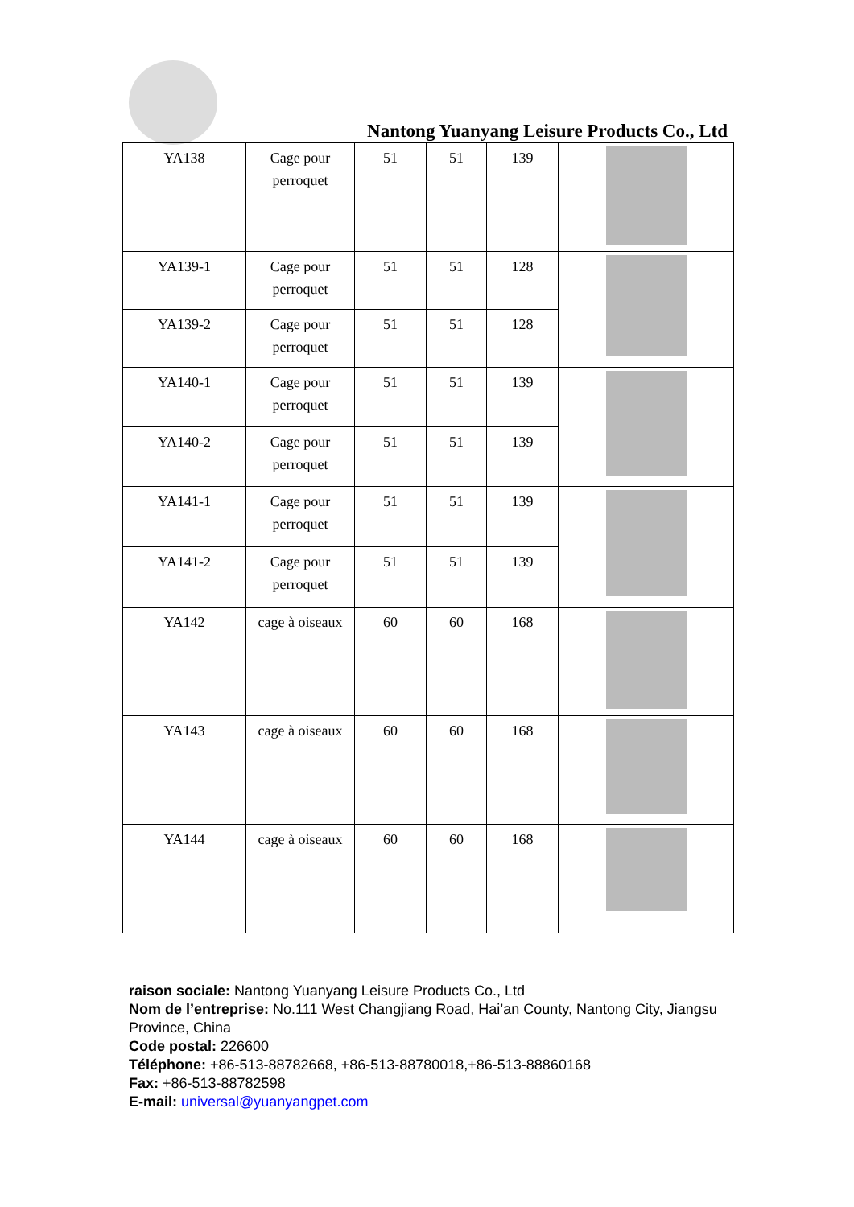Nantong Yuanyang Leisure Products Co., Ltd
| YA138 | Cage pour perroquet | 51 | 51 | 139 | |
| YA139-1 | Cage pour perroquet | 51 | 51 | 128 | |
| YA139-2 | Cage pour perroquet | 51 | 51 | 128 | |
| YA140-1 | Cage pour perroquet | 51 | 51 | 139 | |
| YA140-2 | Cage pour perroquet | 51 | 51 | 139 | |
| YA141-1 | Cage pour perroquet | 51 | 51 | 139 | |
| YA141-2 | Cage pour perroquet | 51 | 51 | 139 | |
| YA142 | cage à oiseaux | 60 | 60 | 168 | |
| YA143 | cage à oiseaux | 60 | 60 | 168 | |
| YA144 | cage à oiseaux | 60 | 60 | 168 | |
raison sociale: Nantong Yuanyang Leisure Products Co., Ltd
Nom de l’entreprise: No.111 West Changjiang Road, Hai’an County, Nantong City, Jiangsu Province, China
Code postal: 226600
Téléphone: +86-513-88782668, +86-513-88780018,+86-513-88860168
Fax: +86-513-88782598
E-mail: universal@yuanyangpet.com